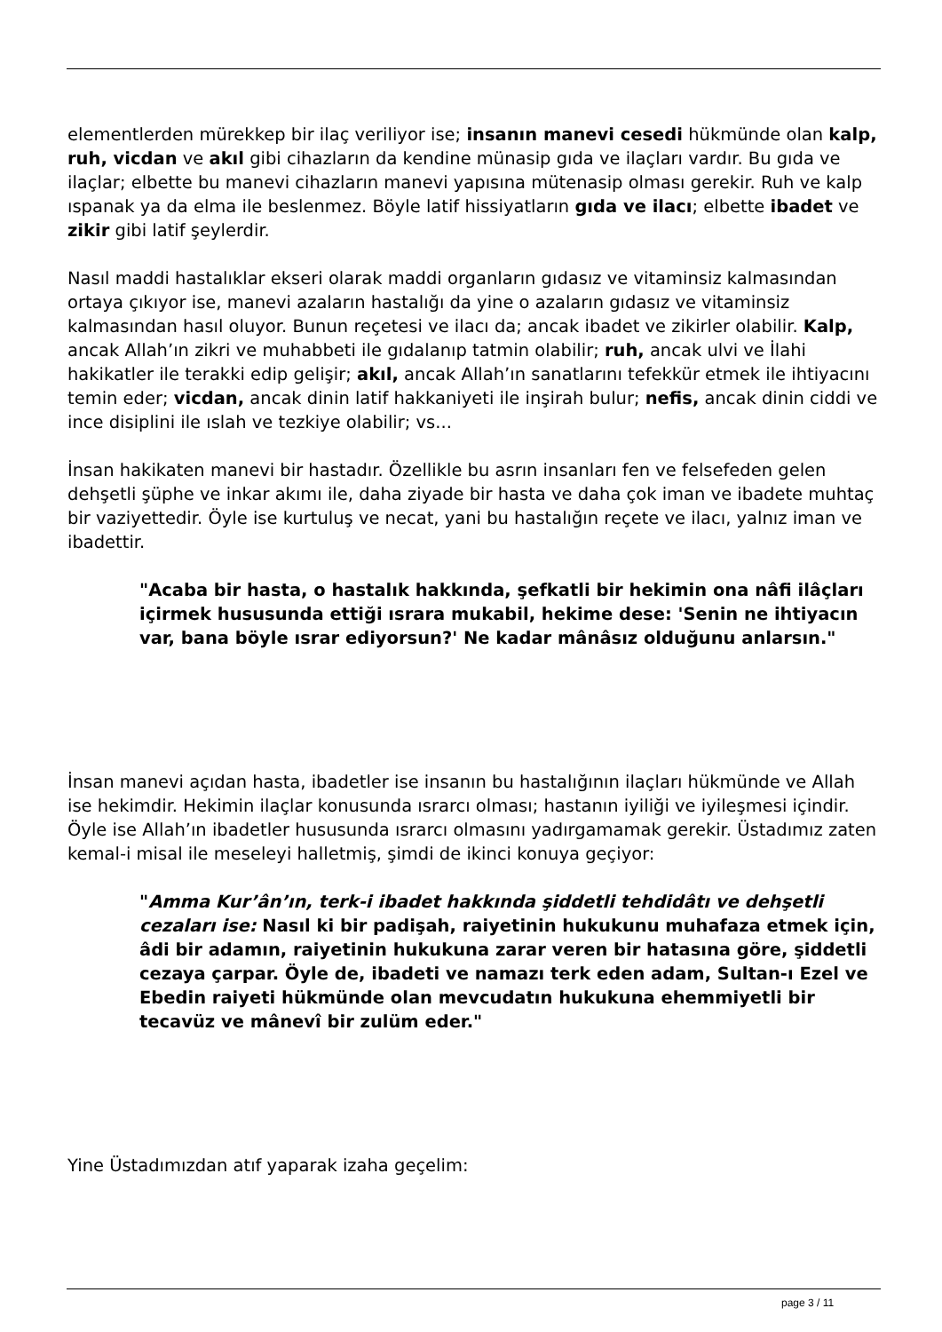elementlerden mürekkep bir ilaç veriliyor ise; insanın manevi cesedi hükmünde olan kalp, ruh, vicdan ve akıl gibi cihazların da kendine münasip gıda ve ilaçları vardır. Bu gıda ve ilaçlar; elbette bu manevi cihazların manevi yapısına mütenasip olması gerekir. Ruh ve kalp ıspanak ya da elma ile beslenmez. Böyle latif hissiyatların gıda ve ilacı; elbette ibadet ve zikir gibi latif şeylerdir.
Nasıl maddi hastalıklar ekseri olarak maddi organların gıdasız ve vitaminsiz kalmasından ortaya çıkıyor ise, manevi azaların hastalığı da yine o azaların gıdasız ve vitaminsiz kalmasından hasıl oluyor. Bunun reçetesi ve ilacı da; ancak ibadet ve zikirler olabilir. Kalp, ancak Allah’ın zikri ve muhabbeti ile gıdalanıp tatmin olabilir; ruh, ancak ulvi ve İlahi hakikatler ile terakki edip gelişir; akıl, ancak Allah’ın sanatlarını tefekkür etmek ile ihtiyacını temin eder; vicdan, ancak dinin latif hakkaniyeti ile inşirah bulur; nefis, ancak dinin ciddi ve ince disiplini ile ıslah ve tezkiye olabilir; vs...
İnsan hakikaten manevi bir hastadır. Özellikle bu asrın insanları fen ve felsefeden gelen dehşetli şüphe ve inkar akımı ile, daha ziyade bir hasta ve daha çok iman ve ibadete muhtaç bir vaziyettedir. Öyle ise kurtuluş ve necat, yani bu hastalığın reçete ve ilacı, yalnız iman ve ibadettir.
"Acaba bir hasta, o hastalık hakkında, şefkatli bir hekimin ona nâfi ilâçları içirmek hususunda ettiği ısrara mukabil, hekime dese: 'Senin ne ihtiyacın var, bana böyle ısrar ediyorsun?' Ne kadar mânâsız olduğunu anlarsın."
İnsan manevi açıdan hasta, ibadetler ise insanın bu hastalığının ilaçları hükmünde ve Allah ise hekimdir. Hekimin ilaçlar konusunda ısrarcı olması; hastanın iyiliği ve iyileşmesi içindir. Öyle ise Allah’ın ibadetler hususunda ısrarcı olmasını yadırgamamak gerekir. Üstadımız zaten kemal-i misal ile meseleyi halletmiş, şimdi de ikinci konuya geçiyor:
"Amma Kur’ân’ın, terk-i ibadet hakkında şiddetli tehdidâtı ve dehşetli cezaları ise: Nasıl ki bir padişah, raiyetinin hukukunu muhafaza etmek için, âdi bir adamın, raiyetinin hukukuna zarar veren bir hatasına göre, şiddetli cezaya çarpar. Öyle de, ibadeti ve namazı terk eden adam, Sultan-ı Ezel ve Ebedin raiyeti hükmünde olan mevcudatın hukukuna ehemmiyetli bir tecavüz ve mânevî bir zulüm eder."
Yine Üstadımızdan atıf yaparak izaha geçelim:
page 3 / 11